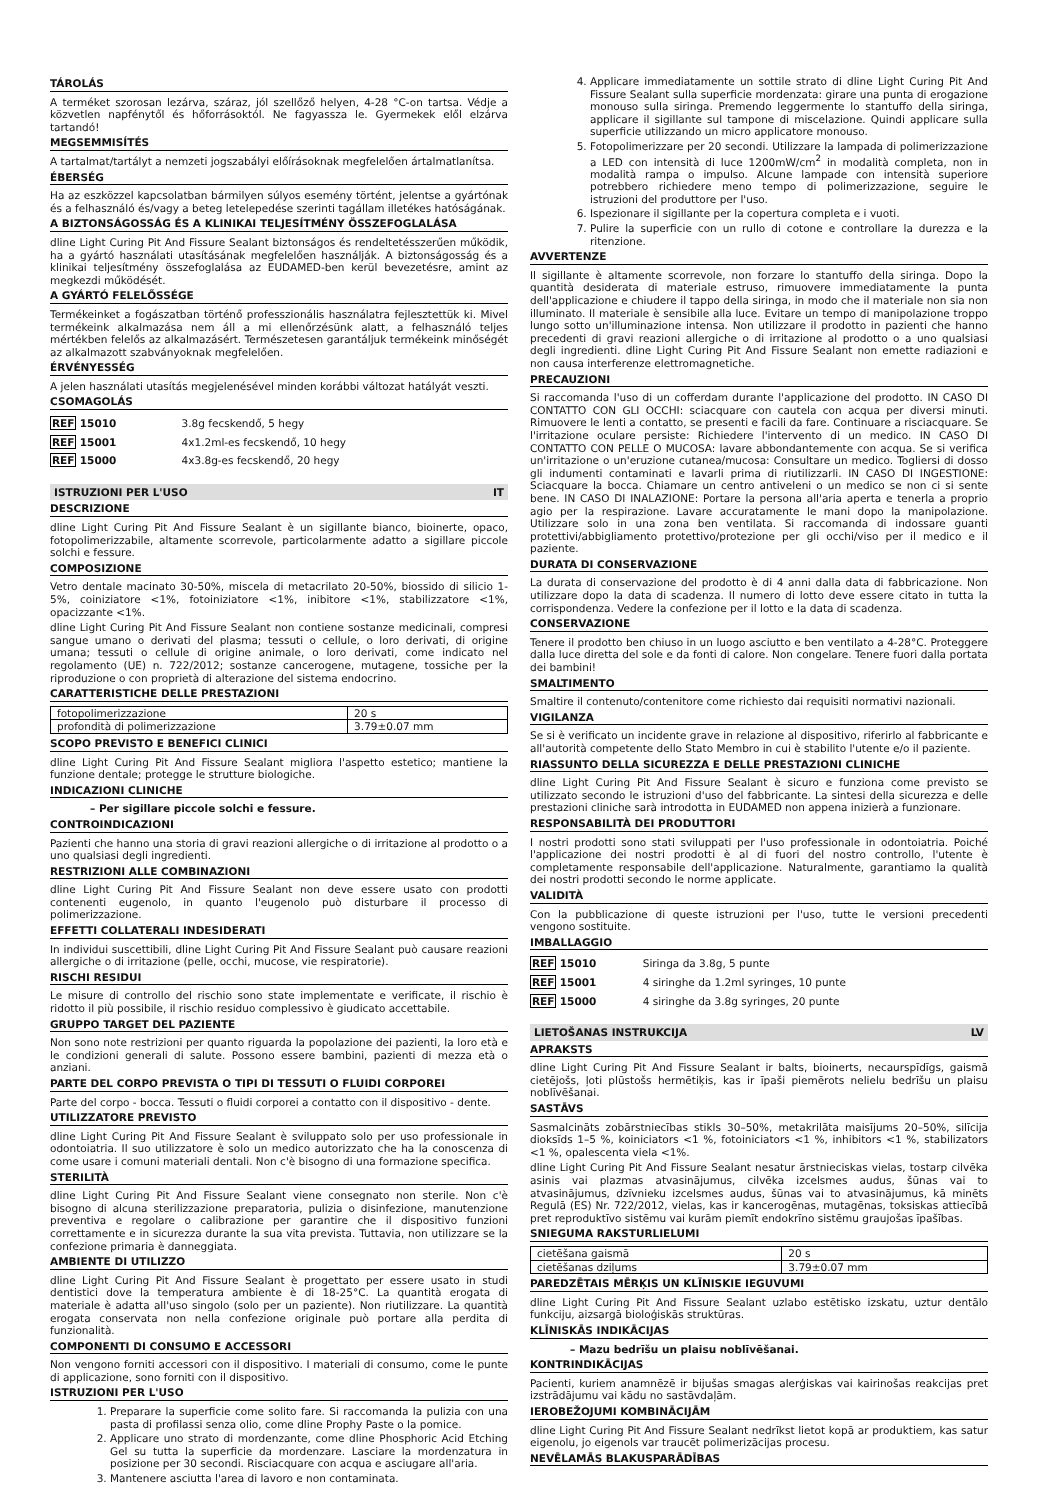TÁROLÁS
A terméket szorosan lezárva, száraz, jól szellőző helyen, 4-28 °C-on tartsa. Védje a közvetlen napfénytől és hőforrásoktól. Ne fagyassza le. Gyermekek elől elzárva tartandó!
MEGSEMMISÍTÉS
A tartalmat/tartályt a nemzeti jogszabályi előírásoknak megfelelően ártalmatlanítsa.
ÉBERSÉG
Ha az eszközzel kapcsolatban bármilyen súlyos esemény történt, jelentse a gyártónak és a felhasználó és/vagy a beteg letelepedése szerinti tagállam illetékes hatóságának.
A BIZTONSÁGOSSÁG ÉS A KLINIKAI TELJESÍTMÉNY ÖSSZEFOGLALÁSA
dline Light Curing Pit And Fissure Sealant biztonságos és rendeltetésszerűen működik, ha a gyártó használati utasításának megfelelően használják. A biztonságosság és a klinikai teljesítmény összefoglalása az EUDAMED-ben kerül bevezetésre, amint az megkezdi működését.
A GYÁRTÓ FELELŐSSÉGE
Termékeinket a fogászatban történő professzionális használatra fejlesztettük ki. Mivel termékeink alkalmazása nem áll a mi ellenőrzésünk alatt, a felhasználó teljes mértékben felelős az alkalmazásért. Természetesen garantáljuk termékeink minőségét az alkalmazott szabványoknak megfelelően.
ÉRVÉNYESSÉG
A jelen használati utasítás megjelenésével minden korábbi változat hatályát veszti.
CSOMAGOLÁS
| REF 15010 | 3.8g fecskendő, 5 hegy |
| REF 15001 | 4x1.2ml-es fecskendő, 10 hegy |
| REF 15000 | 4x3.8g-es fecskendő, 20 hegy |
ISTRUZIONI PER L'USO IT
DESCRIZIONE
dline Light Curing Pit And Fissure Sealant è un sigillante bianco, bioinerte, opaco, fotopolimerizzabile, altamente scorrevole, particolarmente adatto a sigillare piccole solchi e fessure.
COMPOSIZIONE
Vetro dentale macinato 30-50%, miscela di metacrilato 20-50%, biossido di silicio 1-5%, coiniziatore <1%, fotoiniziatore <1%, inibitore <1%, stabilizzatore <1%, opacizzante <1%.
dline Light Curing Pit And Fissure Sealant non contiene sostanze medicinali, compresi sangue umano o derivati del plasma; tessuti o cellule, o loro derivati, di origine umana; tessuti o cellule di origine animale, o loro derivati, come indicato nel regolamento (UE) n. 722/2012; sostanze cancerogene, mutagene, tossiche per la riproduzione o con proprietà di alterazione del sistema endocrino.
CARATTERISTICHE DELLE PRESTAZIONI
| fotopolimerizzazione | 20 s |
| profondità di polimerizzazione | 3.79±0.07 mm |
SCOPO PREVISTO E BENEFICI CLINICI
dline Light Curing Pit And Fissure Sealant migliora l'aspetto estetico; mantiene la funzione dentale; protegge le strutture biologiche.
INDICAZIONI CLINICHE
– Per sigillare piccole solchi e fessure.
CONTROINDICAZIONI
Pazienti che hanno una storia di gravi reazioni allergiche o di irritazione al prodotto o a uno qualsiasi degli ingredienti.
RESTRIZIONI ALLE COMBINAZIONI
dline Light Curing Pit And Fissure Sealant non deve essere usato con prodotti contenenti eugenolo, in quanto l'eugenolo può disturbare il processo di polimerizzazione.
EFFETTI COLLATERALI INDESIDERATI
In individui suscettibili, dline Light Curing Pit And Fissure Sealant può causare reazioni allergiche o di irritazione (pelle, occhi, mucose, vie respiratorie).
RISCHI RESIDUI
Le misure di controllo del rischio sono state implementate e verificate, il rischio è ridotto il più possibile, il rischio residuo complessivo è giudicato accettabile.
GRUPPO TARGET DEL PAZIENTE
Non sono note restrizioni per quanto riguarda la popolazione dei pazienti, la loro età e le condizioni generali di salute. Possono essere bambini, pazienti di mezza età o anziani.
PARTE DEL CORPO PREVISTA O TIPI DI TESSUTI O FLUIDI CORPOREI
Parte del corpo - bocca. Tessuti o fluidi corporei a contatto con il dispositivo - dente.
UTILIZZATORE PREVISTO
dline Light Curing Pit And Fissure Sealant è sviluppato solo per uso professionale in odontoiatria. Il suo utilizzatore è solo un medico autorizzato che ha la conoscenza di come usare i comuni materiali dentali. Non c'è bisogno di una formazione specifica.
STERILITÀ
dline Light Curing Pit And Fissure Sealant viene consegnato non sterile. Non c'è bisogno di alcuna sterilizzazione preparatoria, pulizia o disinfezione, manutenzione preventiva e regolare o calibrazione per garantire che il dispositivo funzioni correttamente e in sicurezza durante la sua vita prevista. Tuttavia, non utilizzare se la confezione primaria è danneggiata.
AMBIENTE DI UTILIZZO
dline Light Curing Pit And Fissure Sealant è progettato per essere usato in studi dentistici dove la temperatura ambiente è di 18-25°C. La quantità erogata di materiale è adatta all'uso singolo (solo per un paziente). Non riutilizzare. La quantità erogata conservata non nella confezione originale può portare alla perdita di funzionalità.
COMPONENTI DI CONSUMO E ACCESSORI
Non vengono forniti accessori con il dispositivo. I materiali di consumo, come le punte di applicazione, sono forniti con il dispositivo.
ISTRUZIONI PER L'USO
1. Preparare la superficie come solito fare. Si raccomanda la pulizia con una pasta di profilassi senza olio, come dline Prophy Paste o la pomice.
2. Applicare uno strato di mordenzante, come dline Phosphoric Acid Etching Gel su tutta la superficie da mordenzare. Lasciare la mordenzatura in posizione per 30 secondi. Risciacquare con acqua e asciugare all'aria.
3. Mantenere asciutta l'area di lavoro e non contaminata.
4. Applicare immediatamente un sottile strato di dline Light Curing Pit And Fissure Sealant sulla superficie mordenzata: girare una punta di erogazione monouso sulla siringa. Premendo leggermente lo stantuffo della siringa, applicare il sigillante sul tampone di miscelazione. Quindi applicare sulla superficie utilizzando un micro applicatore monouso.
5. Fotopolimerizzare per 20 secondi. Utilizzare la lampada di polimerizzazione a LED con intensità di luce 1200mW/cm<sup>2</sup> in modalità completa, non in modalità rampa o impulso. Alcune lampade con intensità superiore potrebbero richiedere meno tempo di polimerizzazione, seguire le istruzioni del produttore per l'uso.
6. Ispezionare il sigillante per la copertura completa e i vuoti.
7. Pulire la superficie con un rullo di cotone e controllare la durezza e la ritenzione.
AVVERTENZE
Il sigillante è altamente scorrevole, non forzare lo stantuffo della siringa. Dopo la quantità desiderata di materiale estruso, rimuovere immediatamente la punta dell'applicazione e chiudere il tappo della siringa, in modo che il materiale non sia non illuminato. Il materiale è sensibile alla luce. Evitare un tempo di manipolazione troppo lungo sotto un'illuminazione intensa. Non utilizzare il prodotto in pazienti che hanno precedenti di gravi reazioni allergiche o di irritazione al prodotto o a uno qualsiasi degli ingredienti. dline Light Curing Pit And Fissure Sealant non emette radiazioni e non causa interferenze elettromagnetiche.
PRECAUZIONI
Si raccomanda l'uso di un cofferdam durante l'applicazione del prodotto. IN CASO DI CONTATTO CON GLI OCCHI: sciacquare con cautela con acqua per diversi minuti. Rimuovere le lenti a contatto, se presenti e facili da fare. Continuare a risciacquare. Se l'irritazione oculare persiste: Richiedere l'intervento di un medico. IN CASO DI CONTATTO CON PELLE O MUCOSA: lavare abbondantemente con acqua. Se si verifica un'irritazione o un'eruzione cutanea/mucosa: Consultare un medico. Togliersi di dosso gli indumenti contaminati e lavarli prima di riutilizzarli. IN CASO DI INGESTIONE: Sciacquare la bocca. Chiamare un centro antiveleni o un medico se non ci si sente bene. IN CASO DI INALAZIONE: Portare la persona all'aria aperta e tenerla a proprio agio per la respirazione. Lavare accuratamente le mani dopo la manipolazione. Utilizzare solo in una zona ben ventilata. Si raccomanda di indossare guanti protettivi/abbigliamento protettivo/protezione per gli occhi/viso per il medico e il paziente.
DURATA DI CONSERVAZIONE
La durata di conservazione del prodotto è di 4 anni dalla data di fabbricazione. Non utilizzare dopo la data di scadenza. Il numero di lotto deve essere citato in tutta la corrispondenza. Vedere la confezione per il lotto e la data di scadenza.
CONSERVAZIONE
Tenere il prodotto ben chiuso in un luogo asciutto e ben ventilato a 4-28°C. Proteggere dalla luce diretta del sole e da fonti di calore. Non congelare. Tenere fuori dalla portata dei bambini!
SMALTIMENTO
Smaltire il contenuto/contenitore come richiesto dai requisiti normativi nazionali.
VIGILANZA
Se si è verificato un incidente grave in relazione al dispositivo, riferirlo al fabbricante e all'autorità competente dello Stato Membro in cui è stabilito l'utente e/o il paziente.
RIASSUNTO DELLA SICUREZZA E DELLE PRESTAZIONI CLINICHE
dline Light Curing Pit And Fissure Sealant è sicuro e funziona come previsto se utilizzato secondo le istruzioni d'uso del fabbricante. La sintesi della sicurezza e delle prestazioni cliniche sarà introdotta in EUDAMED non appena inizierà a funzionare.
RESPONSABILITÀ DEI PRODUTTORI
I nostri prodotti sono stati sviluppati per l'uso professionale in odontoiatria. Poiché l'applicazione dei nostri prodotti è al di fuori del nostro controllo, l'utente è completamente responsabile dell'applicazione. Naturalmente, garantiamo la qualità dei nostri prodotti secondo le norme applicate.
VALIDITÀ
Con la pubblicazione di queste istruzioni per l'uso, tutte le versioni precedenti vengono sostituite.
IMBALLAGGIO
| REF 15010 | Siringa da 3.8g, 5 punte |
| REF 15001 | 4 siringhe da 1.2ml syringes, 10 punte |
| REF 15000 | 4 siringhe da 3.8g syringes, 20 punte |
LIETOŠANAS INSTRUKCIJA LV
APRAKSTS
dline Light Curing Pit And Fissure Sealant ir balts, bioinerts, necaurspīdīgs, gaismā cietējošs, ļoti plūstošs hermētiķis, kas ir īpaši piemērots nelielu bedrīšu un plaisu noblīvēšanai.
SASTĀVS
Sasmalcināts zobārstniecības stikls 30–50%, metakrilāta maisījums 20–50%, silīcija dioksīds 1–5 %, koiniciators <1 %, fotoiniciators <1 %, inhibitors <1 %, stabilizators <1 %, opalescenta viela <1%.
dline Light Curing Pit And Fissure Sealant nesatur ārstnieciskas vielas, tostarp cilvēka asinis vai plazmas atvasinājumus, cilvēka izcelsmes audus, šūnas vai to atvasinājumus, dzīvnieku izcelsmes audus, šūnas vai to atvasinājumus, kā minēts Regulā (ES) Nr. 722/2012, vielas, kas ir kancerogēnas, mutagēnas, toksiskas attiecībā pret reproduktīvo sistēmu vai kurām piemīt endokrīno sistēmu graujošas īpašības.
SNIEGUMA RAKSTURLIELUMI
| cietēšana gaismā | 20 s |
| cietēšanas dziļums | 3.79±0.07 mm |
PAREDZĒTAIS MĒRĶIS UN KLĪNISKIE IEGUVUMI
dline Light Curing Pit And Fissure Sealant uzlabo estētisko izskatu, uztur dentālo funkciju, aizsargā bioloģiskās struktūras.
KLĪNISKĀS INDIKĀCIJAS
– Mazu bedrīšu un plaisu noblīvēšanai.
KONTRINDIKĀCIJAS
Pacienti, kuriem anamnēzē ir bijušas smagas alerģiskas vai kairinošas reakcijas pret izstrādājumu vai kādu no sastāvdaļām.
IEROBEŽOJUMI KOMBINĀCIJĀM
dline Light Curing Pit And Fissure Sealant nedrīkst lietot kopā ar produktiem, kas satur eigenolu, jo eigenols var traucēt polimerizācijas procesu.
NEVĒLAMĀS BLAKUSPARĀDĪBAS